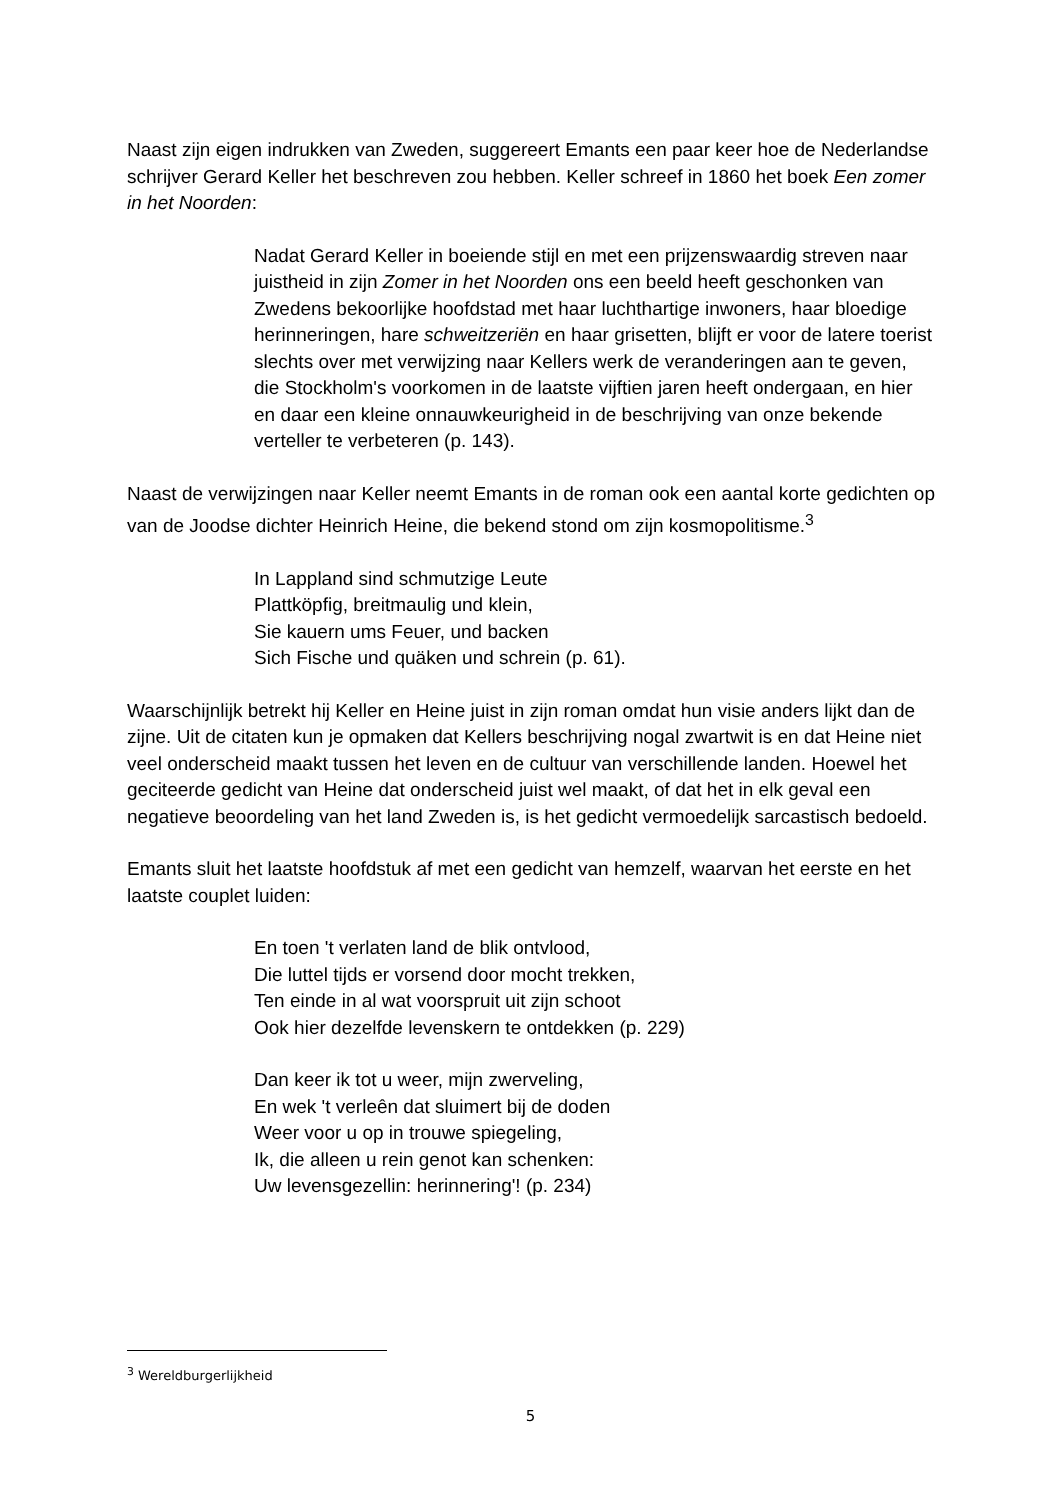Naast zijn eigen indrukken van Zweden, suggereert Emants een paar keer hoe de Nederlandse schrijver Gerard Keller het beschreven zou hebben. Keller schreef in 1860 het boek Een zomer in het Noorden:
Nadat Gerard Keller in boeiende stijl en met een prijzenswaardig streven naar juistheid in zijn Zomer in het Noorden ons een beeld heeft geschonken van Zwedens bekoorlijke hoofdstad met haar luchthartige inwoners, haar bloedige herinneringen, hare schweitzeriën en haar grisetten, blijft er voor de latere toerist slechts over met verwijzing naar Kellers werk de veranderingen aan te geven, die Stockholm's voorkomen in de laatste vijftien jaren heeft ondergaan, en hier en daar een kleine onnauwkeurigheid in de beschrijving van onze bekende verteller te verbeteren (p. 143).
Naast de verwijzingen naar Keller neemt Emants in de roman ook een aantal korte gedichten op van de Joodse dichter Heinrich Heine, die bekend stond om zijn kosmopolitisme.<sup>3</sup>
In Lappland sind schmutzige Leute
Plattköpfig, breitmaulig und klein,
Sie kauern ums Feuer, und backen
Sich Fische und quäken und schrein (p. 61).
Waarschijnlijk betrekt hij Keller en Heine juist in zijn roman omdat hun visie anders lijkt dan de zijne. Uit de citaten kun je opmaken dat Kellers beschrijving nogal zwartwit is en dat Heine niet veel onderscheid maakt tussen het leven en de cultuur van verschillende landen. Hoewel het geciteerde gedicht van Heine dat onderscheid juist wel maakt, of dat het in elk geval een negatieve beoordeling van het land Zweden is, is het gedicht vermoedelijk sarcastisch bedoeld.
Emants sluit het laatste hoofdstuk af met een gedicht van hemzelf, waarvan het eerste en het laatste couplet luiden:
En toen 't verlaten land de blik ontvlood,
Die luttel tijds er vorsend door mocht trekken,
Ten einde in al wat voorspruit uit zijn schoot
Ook hier dezelfde levenskern te ontdekken (p. 229)
Dan keer ik tot u weer, mijn zwerveling,
En wek 't verleên dat sluimert bij de doden
Weer voor u op in trouwe spiegeling,
Ik, die alleen u rein genot kan schenken:
Uw levensgezellin: herinnering'! (p. 234)
<sup>3</sup> Wereldburgerlijkheid
5